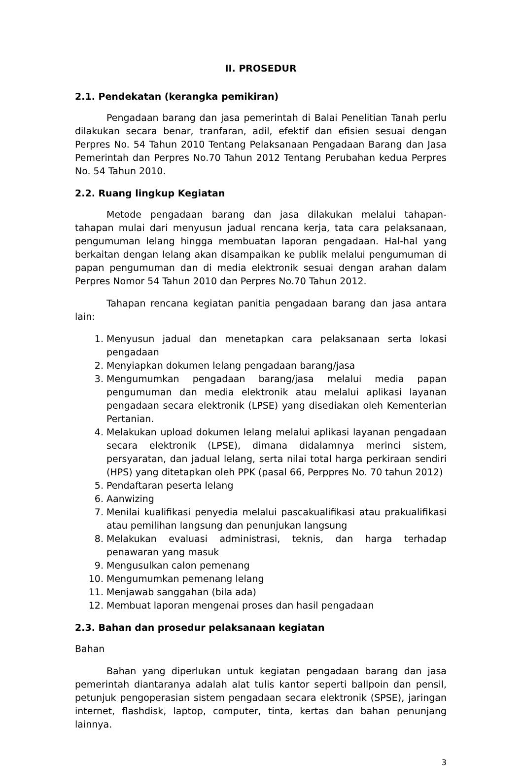II. PROSEDUR
2.1. Pendekatan (kerangka pemikiran)
Pengadaan barang dan jasa pemerintah di Balai Penelitian Tanah perlu dilakukan secara benar, tranfaran, adil, efektif dan efisien sesuai dengan Perpres No. 54 Tahun 2010 Tentang Pelaksanaan Pengadaan Barang dan Jasa Pemerintah dan Perpres No.70 Tahun 2012 Tentang Perubahan kedua Perpres No. 54 Tahun 2010.
2.2. Ruang lingkup Kegiatan
Metode pengadaan barang dan jasa dilakukan melalui tahapan- tahapan mulai dari menyusun jadual rencana kerja, tata cara pelaksanaan, pengumuman lelang hingga membuatan laporan pengadaan. Hal-hal yang berkaitan dengan lelang akan disampaikan ke publik melalui pengumuman di papan pengumuman dan di media elektronik sesuai dengan arahan dalam Perpres Nomor 54 Tahun 2010 dan Perpres No.70 Tahun 2012.
Tahapan rencana kegiatan panitia pengadaan barang dan jasa antara lain:
1. Menyusun jadual dan menetapkan cara pelaksanaan serta lokasi pengadaan
2. Menyiapkan dokumen lelang pengadaan barang/jasa
3. Mengumumkan pengadaan barang/jasa melalui media papan pengumuman dan media elektronik atau melalui aplikasi layanan pengadaan secara elektronik (LPSE) yang disediakan oleh Kementerian Pertanian.
4. Melakukan upload dokumen lelang melalui aplikasi layanan pengadaan secara elektronik (LPSE), dimana didalamnya merinci sistem, persyaratan, dan jadual lelang, serta nilai total harga perkiraan sendiri (HPS) yang ditetapkan oleh PPK (pasal 66, Perppres No. 70 tahun 2012)
5. Pendaftaran peserta lelang
6. Aanwizing
7. Menilai kualifikasi penyedia melalui pascakualifikasi atau prakualifikasi atau pemilihan langsung dan penunjukan langsung
8. Melakukan evaluasi administrasi, teknis, dan harga terhadap penawaran yang masuk
9. Mengusulkan calon pemenang
10. Mengumumkan pemenang lelang
11. Menjawab sanggahan (bila ada)
12. Membuat laporan mengenai proses dan hasil pengadaan
2.3. Bahan dan prosedur pelaksanaan kegiatan
Bahan
Bahan yang diperlukan untuk kegiatan pengadaan barang dan jasa pemerintah diantaranya adalah alat tulis kantor seperti ballpoin dan pensil, petunjuk pengoperasian sistem pengadaan secara elektronik (SPSE), jaringan internet, flashdisk, laptop, computer, tinta, kertas dan bahan penunjang lainnya.
3